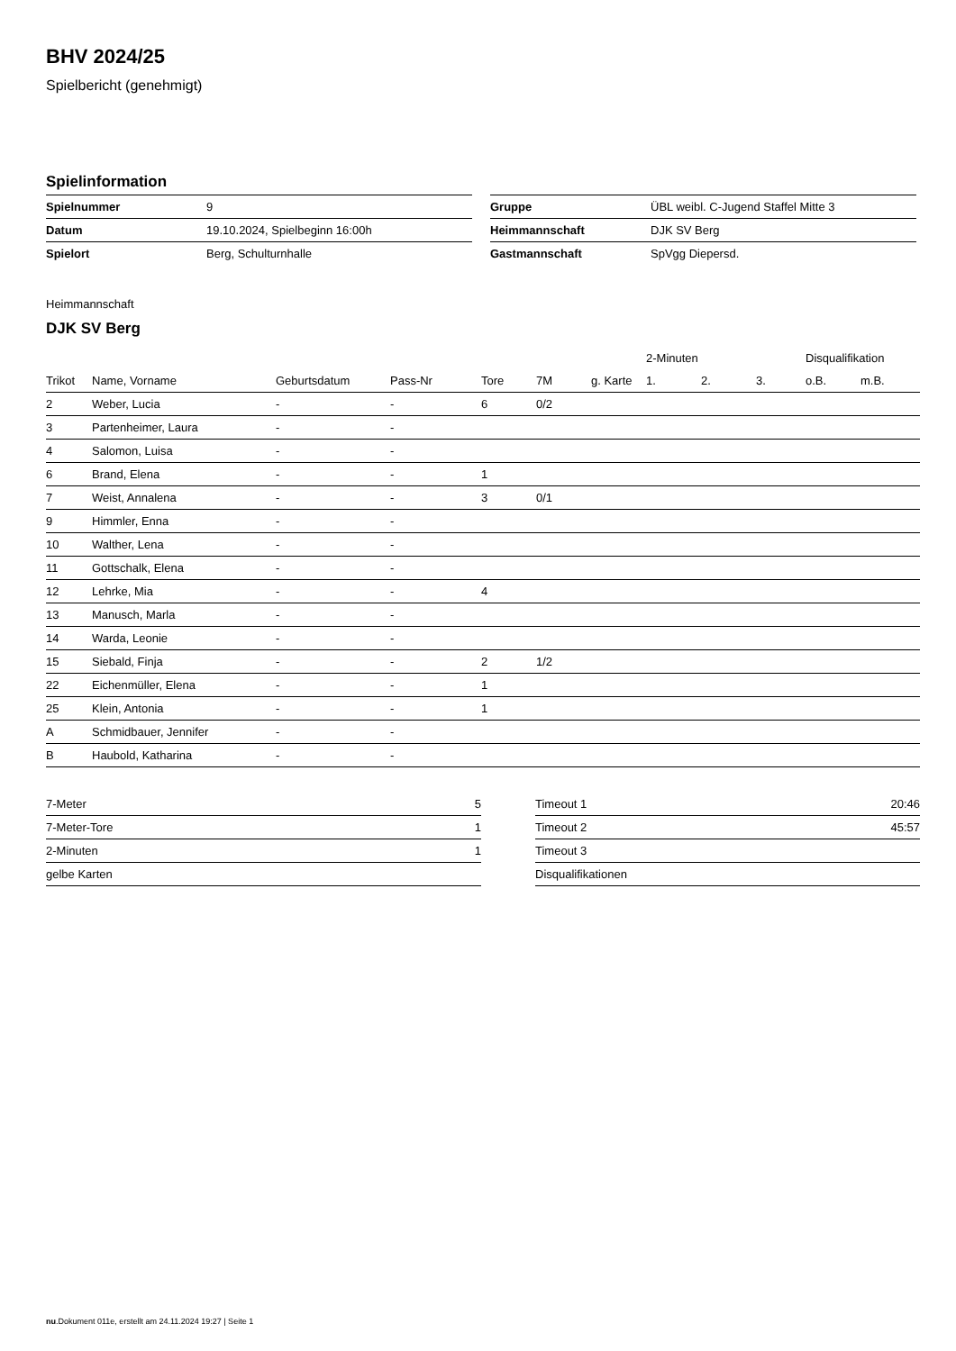BHV 2024/25
Spielbericht (genehmigt)
Spielinformation
| Spielnummer | 9 |
| Datum | 19.10.2024, Spielbeginn 16:00h |
| Spielort | Berg, Schulturnhalle |
| Gruppe | ÜBL weibl. C-Jugend Staffel Mitte 3 |
| Heimmannschaft | DJK SV Berg |
| Gastmannschaft | SpVgg Diepersd. |
Heimmannschaft
DJK SV Berg
| | | | | | | | 2-Minuten | | | Disqualifikation | |
| --- | --- | --- | --- | --- | --- | --- | --- | --- | --- | --- | --- |
| Trikot | Name, Vorname | Geburtsdatum | Pass-Nr | Tore | 7M | g. Karte | 1. | 2. | 3. | o.B. | m.B. |
| 2 | Weber, Lucia | - | - | 6 | 0/2 | | | | | | |
| 3 | Partenheimer, Laura | - | - | | | | | | | | |
| 4 | Salomon, Luisa | - | - | | | | | | | | |
| 6 | Brand, Elena | - | - | 1 | | | | | | | |
| 7 | Weist, Annalena | - | - | 3 | 0/1 | | | | | | |
| 9 | Himmler, Enna | - | - | | | | | | | | |
| 10 | Walther, Lena | - | - | | | | | | | | |
| 11 | Gottschalk, Elena | - | - | | | | | | | | |
| 12 | Lehrke, Mia | - | - | 4 | | | | | | | |
| 13 | Manusch, Marla | - | - | | | | | | | | |
| 14 | Warda, Leonie | - | - | | | | | | | | |
| 15 | Siebald, Finja | - | - | 2 | 1/2 | | | | | | |
| 22 | Eichenmüller, Elena | - | - | 1 | | | | | | | |
| 25 | Klein, Antonia | - | - | 1 | | | | | | | |
| A | Schmidbauer, Jennifer | - | - | | | | | | | | |
| B | Haubold, Katharina | - | - | | | | | | | | |
| 7-Meter | 5 |
| 7-Meter-Tore | 1 |
| 2-Minuten | 1 |
| gelbe Karten | |
| Timeout 1 | 20:46 |
| Timeout 2 | 45:57 |
| Timeout 3 | |
| Disqualifikationen | |
nu.Dokument 011e, erstellt am 24.11.2024 19:27 | Seite 1